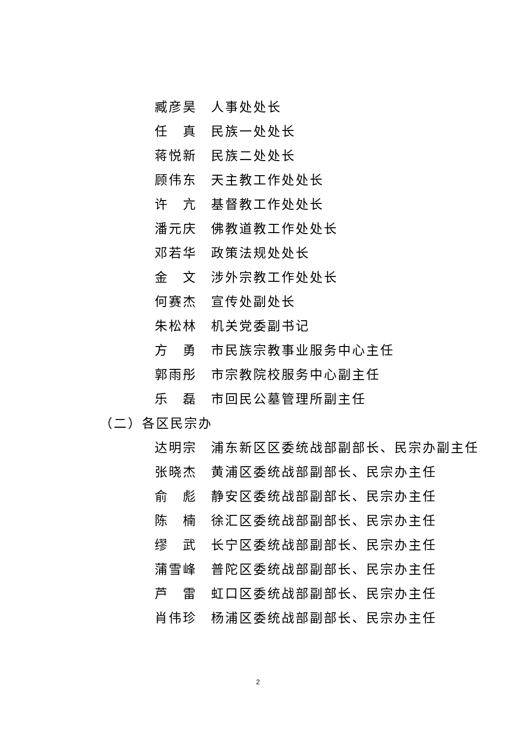臧彦昊 人事处处长
任　真 民族一处处长
蒋悦新 民族二处处长
顾伟东 天主教工作处处长
许　亢 基督教工作处处长
潘元庆 佛教道教工作处处长
邓若华 政策法规处处长
金　文 涉外宗教工作处处长
何赛杰 宣传处副处长
朱松林 机关党委副书记
方　勇 市民族宗教事业服务中心主任
郭雨彤 市宗教院校服务中心副主任
乐　磊 市回民公墓管理所副主任
（二）各区民宗办
达明宗 浦东新区区委统战部副部长、民宗办副主任
张晓杰 黄浦区委统战部副部长、民宗办主任
俞　彪 静安区委统战部副部长、民宗办主任
陈　楠 徐汇区委统战部副部长、民宗办主任
缪　武 长宁区委统战部副部长、民宗办主任
蒲雪峰 普陀区委统战部副部长、民宗办主任
芦　雷 虹口区委统战部副部长、民宗办主任
肖伟珍 杨浦区委统战部副部长、民宗办主任
2